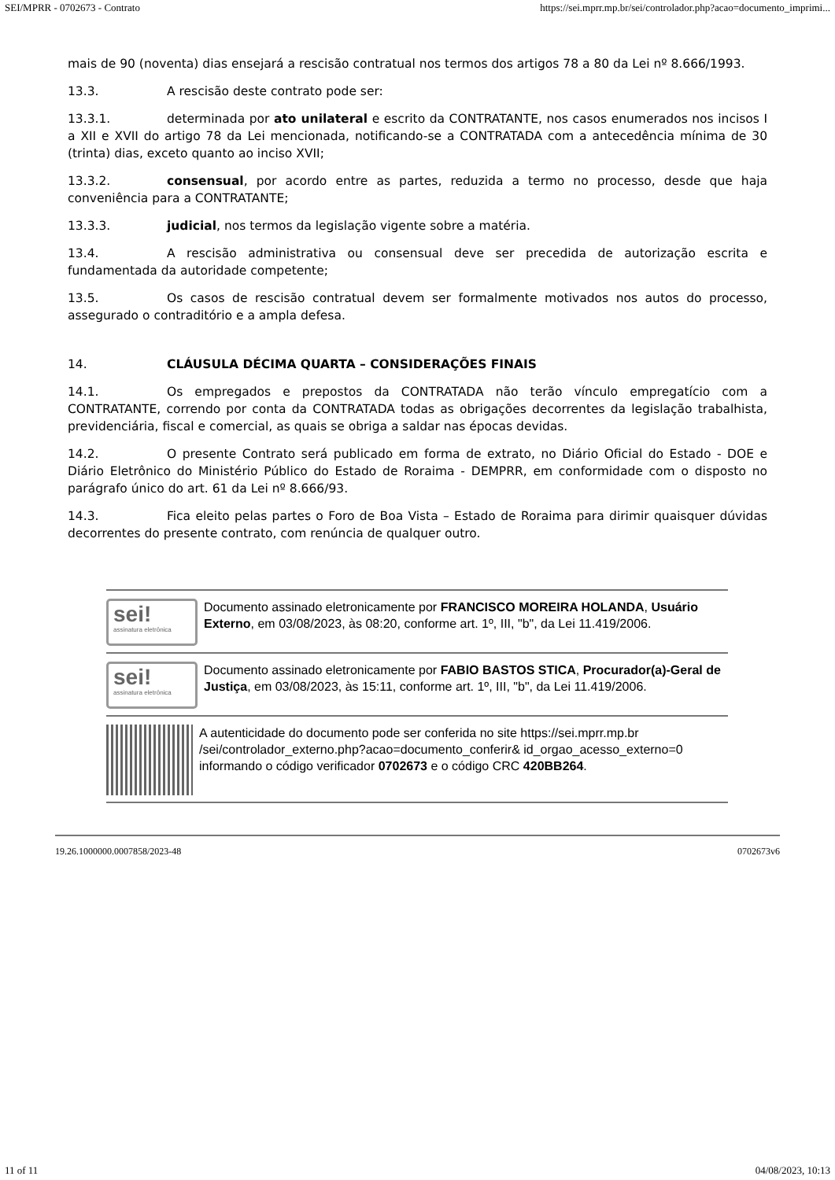SEI/MPRR - 0702673 - Contrato https://sei.mprr.mp.br/sei/controlador.php?acao=documento_imprimi...
mais de 90 (noventa) dias ensejará a rescisão contratual nos termos dos artigos 78 a 80 da Lei nº 8.666/1993.
13.3. A rescisão deste contrato pode ser:
13.3.1. determinada por ato unilateral e escrito da CONTRATANTE, nos casos enumerados nos incisos I a XII e XVII do artigo 78 da Lei mencionada, notificando-se a CONTRATADA com a antecedência mínima de 30 (trinta) dias, exceto quanto ao inciso XVII;
13.3.2. consensual, por acordo entre as partes, reduzida a termo no processo, desde que haja conveniência para a CONTRATANTE;
13.3.3. judicial, nos termos da legislação vigente sobre a matéria.
13.4. A rescisão administrativa ou consensual deve ser precedida de autorização escrita e fundamentada da autoridade competente;
13.5. Os casos de rescisão contratual devem ser formalmente motivados nos autos do processo, assegurado o contraditório e a ampla defesa.
14. CLÁUSULA DÉCIMA QUARTA – CONSIDERAÇÕES FINAIS
14.1. Os empregados e prepostos da CONTRATADA não terão vínculo empregatício com a CONTRATANTE, correndo por conta da CONTRATADA todas as obrigações decorrentes da legislação trabalhista, previdenciária, fiscal e comercial, as quais se obriga a saldar nas épocas devidas.
14.2. O presente Contrato será publicado em forma de extrato, no Diário Oficial do Estado - DOE e Diário Eletrônico do Ministério Público do Estado de Roraima - DEMPRR, em conformidade com o disposto no parágrafo único do art. 61 da Lei nº 8.666/93.
14.3. Fica eleito pelas partes o Foro de Boa Vista – Estado de Roraima para dirimir quaisquer dúvidas decorrentes do presente contrato, com renúncia de qualquer outro.
sei!
assinatura eletrônica
Documento assinado eletronicamente por FRANCISCO MOREIRA HOLANDA, Usuário Externo, em 03/08/2023, às 08:20, conforme art. 1º, III, "b", da Lei 11.419/2006.
sei!
assinatura eletrônica
Documento assinado eletronicamente por FABIO BASTOS STICA, Procurador(a)-Geral de Justiça, em 03/08/2023, às 15:11, conforme art. 1º, III, "b", da Lei 11.419/2006.
A autenticidade do documento pode ser conferida no site https://sei.mprr.mp.br /sei/controlador_externo.php?acao=documento_conferir& id_orgao_acesso_externo=0 informando o código verificador 0702673 e o código CRC 420BB264.
19.26.1000000.0007858/2023-48 0702673v6
11 of 11 04/08/2023, 10:13